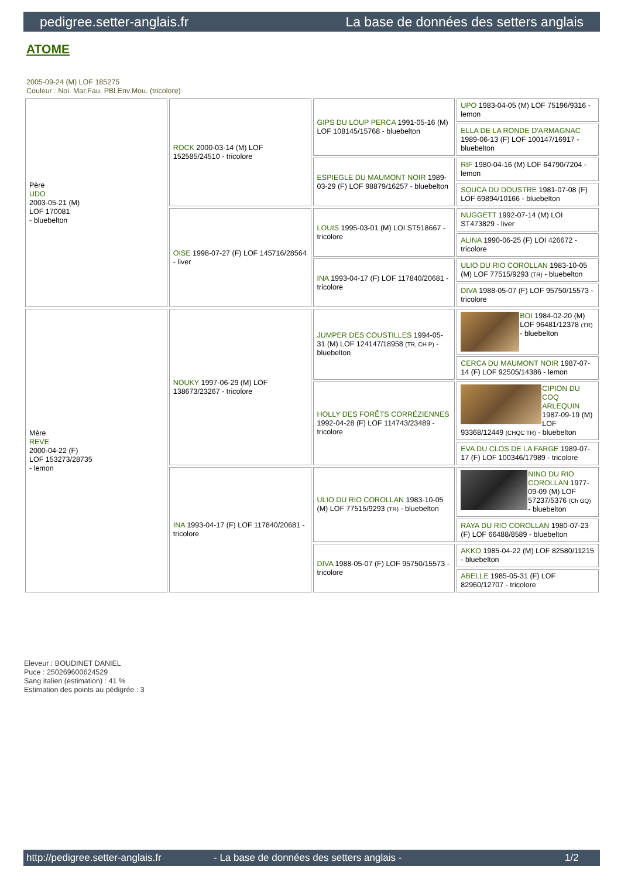pedigree.setter-anglais.fr La base de données des setters anglais
ATOME
2005-09-24 (M) LOF 185275
Couleur : Noi. Mar.Fau. PBl.Env.Mou. (tricolore)
| Père UDO 2003-05-21 (M) LOF 170081 - bluebelton | ROCK 2000-03-14 (M) LOF 152585/24510 - tricolore | GIPS DU LOUP PERCA 1991-05-16 (M) LOF 108145/15768 - bluebelton | UPO 1983-04-05 (M) LOF 75196/9316 - lemon |
| | | | ELLA DE LA RONDE D'ARMAGNAC 1989-06-13 (F) LOF 100147/16917 - bluebelton |
| | | ESPIEGLE DU MAUMONT NOIR 1989-03-29 (F) LOF 98879/16257 - bluebelton | RIF 1980-04-16 (M) LOF 64790/7204 - lemon |
| | | | SOUCA DU DOUSTRE 1981-07-08 (F) LOF 69894/10166 - bluebelton |
| | OISE 1998-07-27 (F) LOF 145716/28564 - liver | LOUIS 1995-03-01 (M) LOI ST518667 - tricolore | NUGGETT 1992-07-14 (M) LOI ST473829 - liver |
| | | | ALINA 1990-06-25 (F) LOI 426672 - tricolore |
| | | INA 1993-04-17 (F) LOF 117840/20681 - tricolore | ULIO DU RIO COROLLAN 1983-10-05 (M) LOF 77515/9293 (TR) - bluebelton |
| | | | DIVA 1988-05-07 (F) LOF 95750/15573 - tricolore |
| Mère REVE 2000-04-22 (F) LOF 153273/28735 - lemon | NOUKY 1997-06-29 (M) LOF 138673/23267 - tricolore | JUMPER DES COUSTILLES 1994-05-31 (M) LOF 124147/18958 (TR, CH P) - bluebelton | BOI 1984-02-20 (M) LOF 96481/12378 (TR) - bluebelton |
| | | | CERCA DU MAUMONT NOIR 1987-07-14 (F) LOF 92505/14386 - lemon |
| | | HOLLY DES FORÊTS CORRÉZIENNES 1992-04-28 (F) LOF 114743/23489 - tricolore | CIPION DU COQ ARLEQUIN 1987-09-19 (M) LOF 93368/12449 (CHQC TR) - bluebelton |
| | | | EVA DU CLOS DE LA FARGE 1989-07-17 (F) LOF 100346/17989 - tricolore |
| | INA 1993-04-17 (F) LOF 117840/20681 - tricolore | ULIO DU RIO COROLLAN 1983-10-05 (M) LOF 77515/9293 (TR) - bluebelton | NINO DU RIO COROLLAN 1977-09-09 (M) LOF 57237/5376 (Ch GQ) - bluebelton |
| | | | RAYA DU RIO COROLLAN 1980-07-23 (F) LOF 66488/8589 - bluebelton |
| | | DIVA 1988-05-07 (F) LOF 95750/15573 - tricolore | AKKO 1985-04-22 (M) LOF 82580/11215 - bluebelton |
| | | | ABELLE 1985-05-31 (F) LOF 82960/12707 - tricolore |
Eleveur : BOUDINET DANIEL
Puce : 250269600624529
Sang italien (estimation) : 41 %
Estimation des points au pédigrée : 3
http://pedigree.setter-anglais.fr - La base de données des setters anglais - 1/2